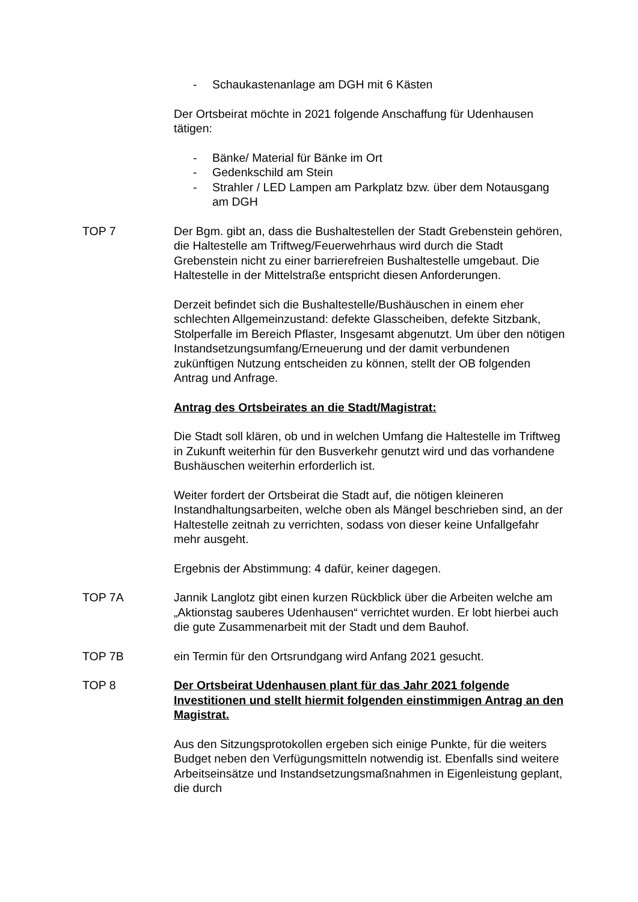- Schaukastenanlage am DGH mit 6 Kästen
Der Ortsbeirat möchte in 2021 folgende Anschaffung für Udenhausen tätigen:
- Bänke/ Material für Bänke im Ort
- Gedenkschild am Stein
- Strahler / LED Lampen am Parkplatz bzw. über dem Notausgang am DGH
TOP 7 Der Bgm. gibt an, dass die Bushaltestellen der Stadt Grebenstein gehören, die Haltestelle am Triftweg/Feuerwehrhaus wird durch die Stadt Grebenstein nicht zu einer barrierefreien Bushaltestelle umgebaut. Die Haltestelle in der Mittelstraße entspricht diesen Anforderungen.
Derzeit befindet sich die Bushaltestelle/Bushäuschen in einem eher schlechten Allgemeinzustand: defekte Glasscheiben, defekte Sitzbank, Stolperfalle im Bereich Pflaster, Insgesamt abgenutzt. Um über den nötigen Instandsetzungsumfang/Erneuerung und der damit verbundenen zukünftigen Nutzung entscheiden zu können, stellt der OB folgenden Antrag und Anfrage.
Antrag des Ortsbeirates an die Stadt/Magistrat:
Die Stadt soll klären, ob und in welchen Umfang die Haltestelle im Triftweg in Zukunft weiterhin für den Busverkehr genutzt wird und das vorhandene Bushäuschen weiterhin erforderlich ist.
Weiter fordert der Ortsbeirat die Stadt auf, die nötigen kleineren Instandhaltungsarbeiten, welche oben als Mängel beschrieben sind, an der Haltestelle zeitnah zu verrichten, sodass von dieser keine Unfallgefahr mehr ausgeht.
Ergebnis der Abstimmung: 4 dafür, keiner dagegen.
TOP 7A Jannik Langlotz gibt einen kurzen Rückblick über die Arbeiten welche am „Aktionstag sauberes Udenhausen“ verrichtet wurden. Er lobt hierbei auch die gute Zusammenarbeit mit der Stadt und dem Bauhof.
TOP 7B ein Termin für den Ortsrundgang wird Anfang 2021 gesucht.
TOP 8 Der Ortsbeirat Udenhausen plant für das Jahr 2021 folgende Investitionen und stellt hiermit folgenden einstimmigen Antrag an den Magistrat.
Aus den Sitzungsprotokollen ergeben sich einige Punkte, für die weiters Budget neben den Verfügungsmitteln notwendig ist. Ebenfalls sind weitere Arbeitseinsätze und Instandsetzungsmaßnahmen in Eigenleistung geplant, die durch